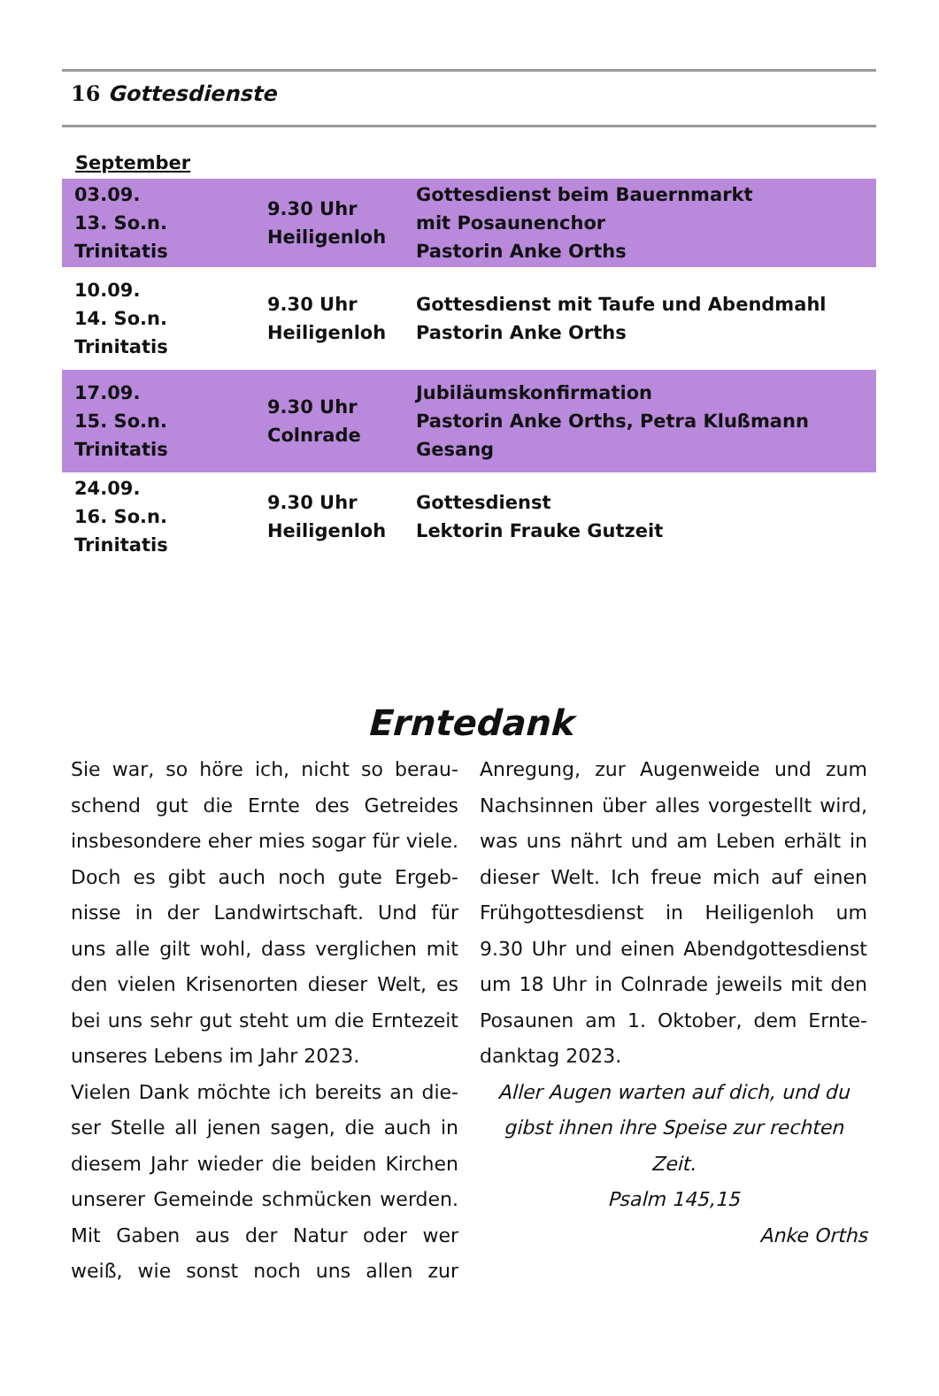16 Gottesdienste
September
| 03.09. 13. So.n. Trinitatis | 9.30 Uhr Heiligenloh | Gottesdienst beim Bauernmarkt mit Posaunenchor Pastorin Anke Orths |
| 10.09. 14. So.n. Trinitatis | 9.30 Uhr Heiligenloh | Gottesdienst mit Taufe und Abendmahl Pastorin Anke Orths |
| 17.09. 15. So.n. Trinitatis | 9.30 Uhr Colnrade | Jubiläumskonfirmation Pastorin Anke Orths, Petra Klußmann Gesang |
| 24.09. 16. So.n. Trinitatis | 9.30 Uhr Heiligenloh | Gottesdienst Lektorin Frauke Gutzeit |
Erntedank
Sie war, so höre ich, nicht so berau­schend gut die Ernte des Getreides insbesondere eher mies sogar für vie­le. Doch es gibt auch noch gute Ergeb­nisse in der Landwirtschaft. Und für uns alle gilt wohl, dass verglichen mit den vielen Krisenorten dieser Welt, es bei uns sehr gut steht um die Erntezeit unseres Lebens im Jahr 2023.
Vielen Dank möchte ich bereits an die­ser Stelle all jenen sagen, die auch in diesem Jahr wieder die beiden Kirchen unserer Gemeinde schmücken wer­den. Mit Gaben aus der Natur oder wer weiß, wie sonst noch uns allen zur Anregung, zur Augenweide und zum Nachsinnen über alles vorgestellt wird, was uns nährt und am Leben erhält in dieser Welt. Ich freue mich auf einen Frühgottesdienst in Heiligenloh um 9.30 Uhr und einen Abendgottesdienst um 18 Uhr in Colnrade jeweils mit den Posaunen am 1. Oktober, dem Ernte­danktag 2023.
Aller Augen warten auf dich, und du gibst ihnen ihre Speise zur rechten Zeit.
Psalm 145,15
Anke Orths